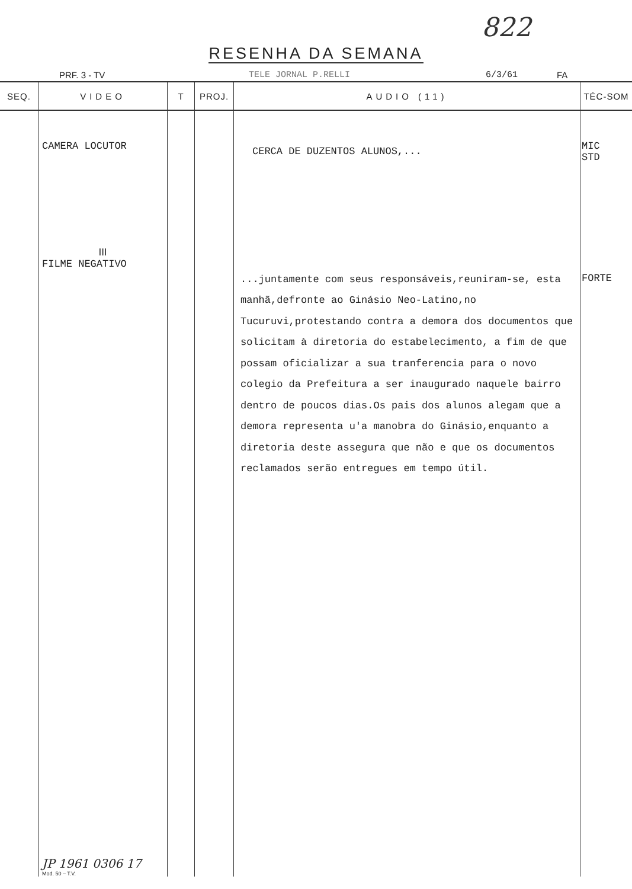822
RESENHA DA SEMANA
PRF. 3 - TV TELE JORNAL P.RELLI 6/3/61 FA
| SEQ. | VIDEO | T | PROJ. | AUDIO (11) | TÉC-SOM |
| --- | --- | --- | --- | --- | --- |
| | CAMERA LOCUTOR III FILME NEGATIVO JP 1961 0306 17 Mod. 50 – T.V. | | | CERCA DE DUZENTOS ALUNOS,... ...juntamente com seus responsáveis,reuniram-se, esta manhã,defronte ao Ginásio Neo-Latino,no Tucuruvi,protestando contra a demora dos documentos que solicitam à diretoria do estabelecimento, a fim de que possam oficializar a sua tranferencia para o novo colegio da Prefeitura a ser inaugurado naquele bairro dentro de poucos dias.Os pais dos alunos alegam que a demora representa u'a manobra do Ginásio,enquanto a diretoria deste assegura que não e que os documentos reclamados serão entregues em tempo útil. | MIC STD FORTE |